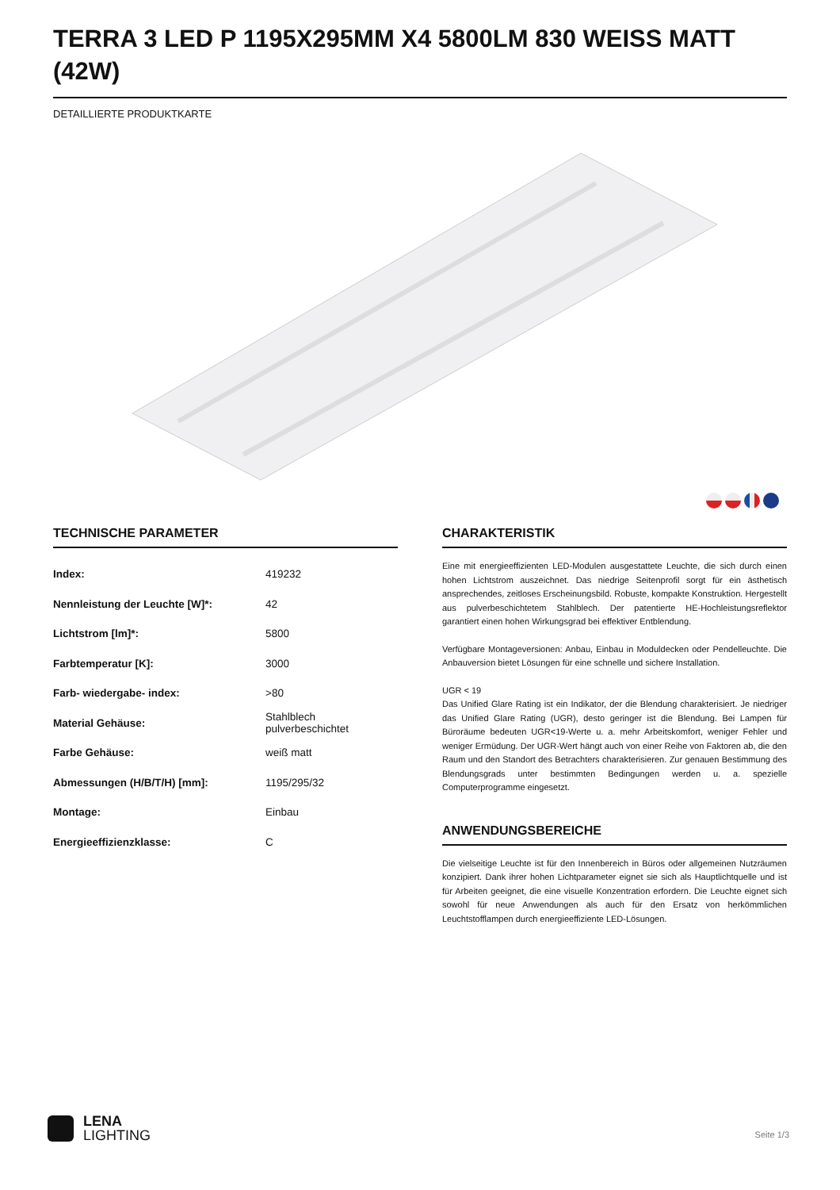TERRA 3 LED P 1195X295MM X4 5800LM 830 WEISS MATT (42W)
DETAILLIERTE PRODUKTKARTE
TECHNISCHE PARAMETER
| Index: | 419232 |
| Nennleistung der Leuchte [W]*: | 42 |
| Lichtstrom [lm]*: | 5800 |
| Farbtemperatur [K]: | 3000 |
| Farb- wiedergabe- index: | >80 |
| Material Gehäuse: | Stahlblech pulverbeschichtet |
| Farbe Gehäuse: | weiß matt |
| Abmessungen (H/B/T/H) [mm]: | 1195/295/32 |
| Montage: | Einbau |
| Energieeffizienzklasse: | C |
CHARAKTERISTIK
Eine mit energieeffizienten LED-Modulen ausgestattete Leuchte, die sich durch einen hohen Lichtstrom auszeichnet. Das niedrige Seitenprofil sorgt für ein ästhetisch ansprechendes, zeitloses Erscheinungsbild. Robuste, kompakte Konstruktion. Hergestellt aus pulverbeschichtetem Stahlblech. Der patentierte HE-Hochleistungsreflektor garantiert einen hohen Wirkungsgrad bei effektiver Entblendung.
Verfügbare Montageversionen: Anbau, Einbau in Moduldecken oder Pendelleuchte. Die Anbauversion bietet Lösungen für eine schnelle und sichere Installation.
UGR < 19
Das Unified Glare Rating ist ein Indikator, der die Blendung charakterisiert. Je niedriger das Unified Glare Rating (UGR), desto geringer ist die Blendung. Bei Lampen für Büroräume bedeuten UGR<19-Werte u. a. mehr Arbeitskomfort, weniger Fehler und weniger Ermüdung. Der UGR-Wert hängt auch von einer Reihe von Faktoren ab, die den Raum und den Standort des Betrachters charakterisieren. Zur genauen Bestimmung des Blendungsgrads unter bestimmten Bedingungen werden u. a. spezielle Computerprogramme eingesetzt.
ANWENDUNGSBEREICHE
Die vielseitige Leuchte ist für den Innenbereich in Büros oder allgemeinen Nutzräumen konzipiert. Dank ihrer hohen Lichtparameter eignet sie sich als Hauptlichtquelle und ist für Arbeiten geeignet, die eine visuelle Konzentration erfordern. Die Leuchte eignet sich sowohl für neue Anwendungen als auch für den Ersatz von herkömmlichen Leuchtstofflampen durch energieeffiziente LED-Lösungen.
LENA
LIGHTING
Seite 1/3